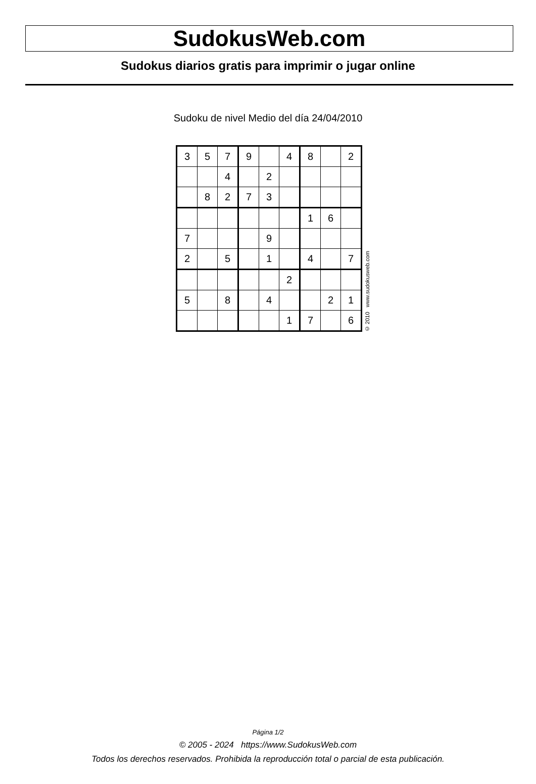SudokusWeb.com
Sudokus diarios gratis para imprimir o jugar online
Sudoku de nivel Medio del día 24/04/2010
| 3 | 5 | 7 | 9 | | 4 | 8 | | 2 |
| | | 4 | | 2 | | | | |
| | 8 | 2 | 7 | 3 | | | | |
| | | | | | | 1 | 6 | |
| 7 | | | | 9 | | | | |
| 2 | | 5 | | 1 | | 4 | | 7 |
| | | | | | 2 | | | |
| 5 | | 8 | | 4 | | | 2 | 1 |
| | | | | | 1 | 7 | | 6 |
© 2010 www.sudokusweb.com
Página 1/2
© 2005 - 2024 https://www.SudokusWeb.com
Todos los derechos reservados. Prohibida la reproducción total o parcial de esta publicación.